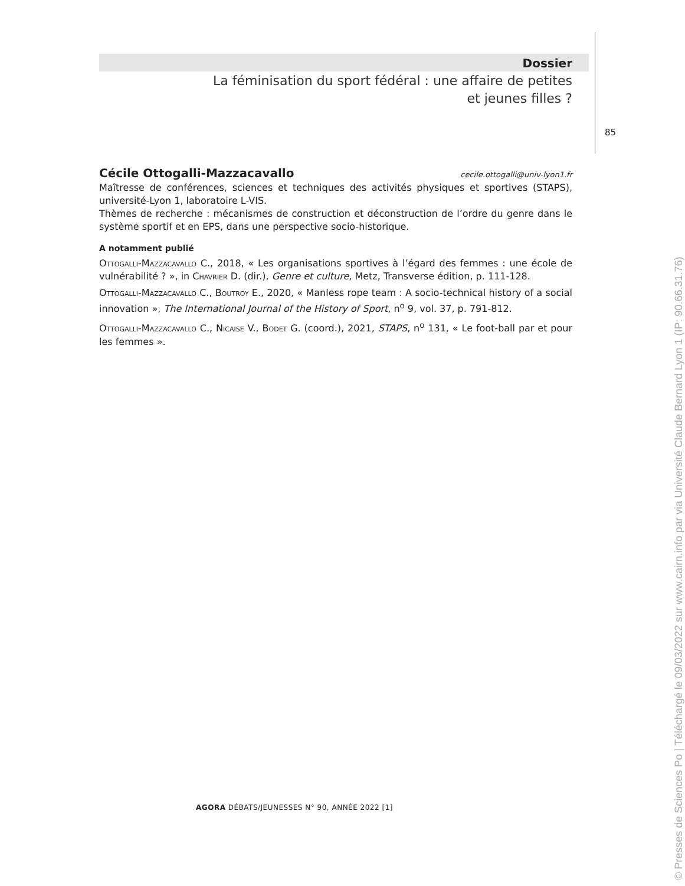Dossier
La féminisation du sport fédéral : une affaire de petites
et jeunes filles ?
85
Cécile Ottogalli-Mazzacavallo cecile.ottogalli@univ-lyon1.fr
Maîtresse de conférences, sciences et techniques des activités physiques et sportives (STAPS), université-Lyon 1, laboratoire L-VIS.
Thèmes de recherche : mécanismes de construction et déconstruction de l’ordre du genre dans le système sportif et en EPS, dans une perspective socio-historique.
A notamment publié
Ottogalli-Mazzacavallo C., 2018, « Les organisations sportives à l’égard des femmes : une école de vulnérabilité ? », in Chavrier D. (dir.), Genre et culture, Metz, Transverse édition, p. 111-128.
Ottogalli-Mazzacavallo C., Boutroy E., 2020, « Manless rope team : A socio-technical history of a social innovation », The International Journal of the History of Sport, n<sup>o</sup> 9, vol. 37, p. 791-812.
Ottogalli-Mazzacavallo C., Nicaise V., Bodet G. (coord.), 2021, STAPS, n<sup>o</sup> 131, « Le foot-ball par et pour les femmes ».
AGORA DÉBATS/JEUNESSES N° 90, ANNÉE 2022 [1]
© Presses de Sciences Po | Téléchargé le 09/03/2022 sur www.cairn.info par via Université Claude Bernard Lyon 1 (IP: 90.66.31.76)